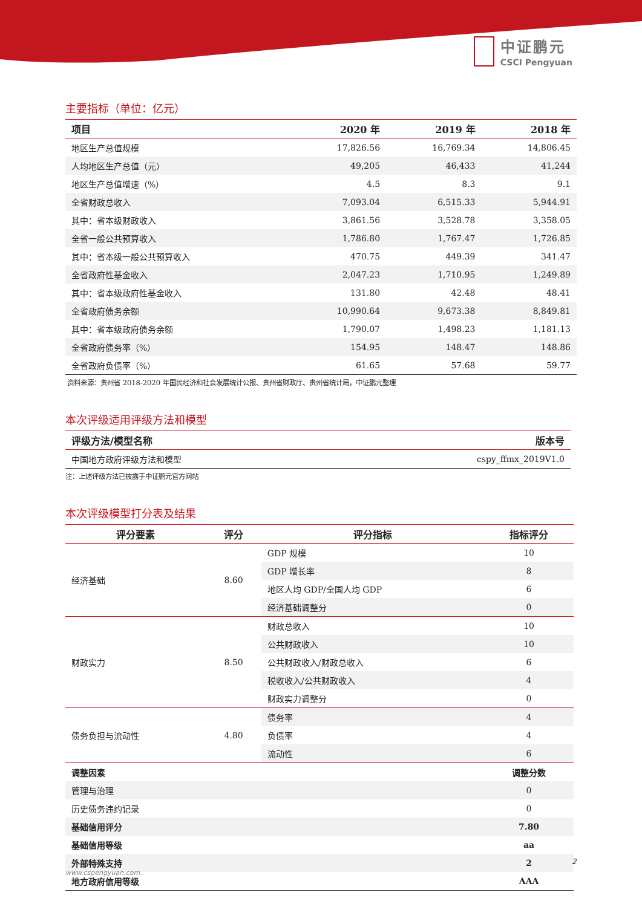中证鹏元
CSCI Pengyuan
主要指标（单位：亿元）
| 项目 | 2020 年 | 2019 年 | 2018 年 |
| --- | --- | --- | --- |
| 地区生产总值规模 | 17,826.56 | 16,769.34 | 14,806.45 |
| 人均地区生产总值（元） | 49,205 | 46,433 | 41,244 |
| 地区生产总值增速（%） | 4.5 | 8.3 | 9.1 |
| 全省财政总收入 | 7,093.04 | 6,515.33 | 5,944.91 |
| 其中：省本级财政收入 | 3,861.56 | 3,528.78 | 3,358.05 |
| 全省一般公共预算收入 | 1,786.80 | 1,767.47 | 1,726.85 |
| 其中：省本级一般公共预算收入 | 470.75 | 449.39 | 341.47 |
| 全省政府性基金收入 | 2,047.23 | 1,710.95 | 1,249.89 |
| 其中：省本级政府性基金收入 | 131.80 | 42.48 | 48.41 |
| 全省政府债务余额 | 10,990.64 | 9,673.38 | 8,849.81 |
| 其中：省本级政府债务余额 | 1,790.07 | 1,498.23 | 1,181.13 |
| 全省政府债务率（%） | 154.95 | 148.47 | 148.86 |
| 全省政府负债率（%） | 61.65 | 57.68 | 59.77 |
资料来源：贵州省 2018-2020 年国民经济和社会发展统计公报、贵州省财政厅、贵州省统计局，中证鹏元整理
本次评级适用评级方法和模型
| 评级方法/模型名称 | 版本号 |
| --- | --- |
| 中国地方政府评级方法和模型 | cspy_ffmx_2019V1.0 |
注：上述评级方法已披露于中证鹏元官方网站
本次评级模型打分表及结果
| 评分要素 | 评分 | 评分指标 | 指标评分 |
| --- | --- | --- | --- |
| 经济基础 | 8.60 | GDP 规模 | 10 |
| | | GDP 增长率 | 8 |
| | | 地区人均 GDP/全国人均 GDP | 6 |
| | | 经济基础调整分 | 0 |
| 财政实力 | 8.50 | 财政总收入 | 10 |
| | | 公共财政收入 | 10 |
| | | 公共财政收入/财政总收入 | 6 |
| | | 税收收入/公共财政收入 | 4 |
| | | 财政实力调整分 | 0 |
| 债务负担与流动性 | 4.80 | 债务率 | 4 |
| | | 负债率 | 4 |
| | | 流动性 | 6 |
| 调整因素 | | | 调整分数 |
| 管理与治理 | | | 0 |
| 历史债务违约记录 | | | 0 |
| 基础信用评分 | | | 7.80 |
| 基础信用等级 | | | aa |
| 外部特殊支持 | | | 2 |
| 地方政府信用等级 | | | AAA |
2
www.cspengyuan.com.